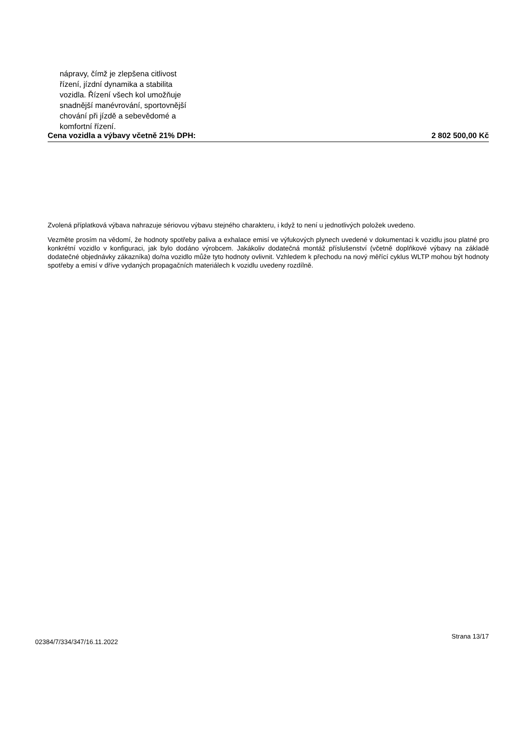nápravy, čímž je zlepšena citlivost
řízení, jízdní dynamika a stabilita
vozidla. Řízení všech kol umožňuje
snadnější manévrování, sportovnější
chování při jízdě a sebevědomé a
komfortní řízení.
Cena vozidla a výbavy včetně 21% DPH: 2 802 500,00 Kč
Zvolená příplatková výbava nahrazuje sériovou výbavu stejného charakteru, i když to není u jednotlivých položek uvedeno.
Vezměte prosím na vědomí, že hodnoty spotřeby paliva a exhalace emisí ve výfukových plynech uvedené v dokumentaci k vozidlu jsou platné pro konkrétní vozidlo v konfiguraci, jak bylo dodáno výrobcem. Jakákoliv dodatečná montáž příslušenství (včetně doplňkové výbavy na základě dodatečné objednávky zákazníka) do/na vozidlo může tyto hodnoty ovlivnit. Vzhledem k přechodu na nový měřící cyklus WLTP mohou být hodnoty spotřeby a emisí v dříve vydaných propagačních materiálech k vozidlu uvedeny rozdílně.
Strana 13/17
02384/7/334/347/16.11.2022